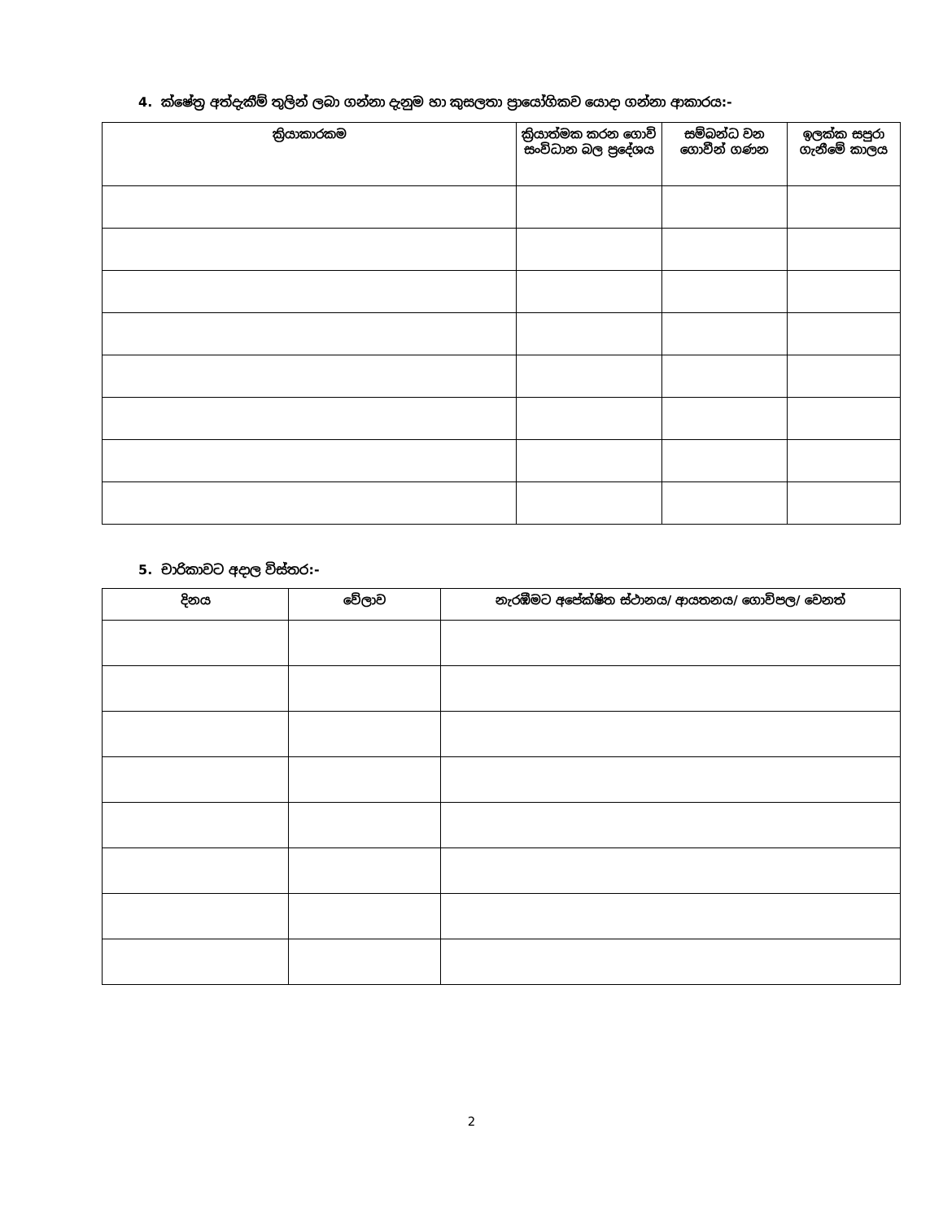4. ක්ෂේත්‍ර අත්දැකීම් තුලින් ලබා ගන්නා දැනුම හා කුසලතා ප්‍රායෝගිකව යොදා ගන්නා ආකාරය:-
| ක්‍රියාකාරකම | ක්‍රියාත්මක කරන ගොවි සංවිධාන බල ප්‍රදේශය | සම්බන්ධ වන ගොවීන් ගණන | ඉලක්ක සපුරා ගැනීමේ කාලය |
| --- | --- | --- | --- |
5. චාරිකාවට අදාල විස්තර:-
| දිනය | වේලාව | නැරඹීමට අපේක්ෂිත ස්ථානය/ ආයතනය/ ගොවිපල/ වෙනත් |
| --- | --- | --- |
2